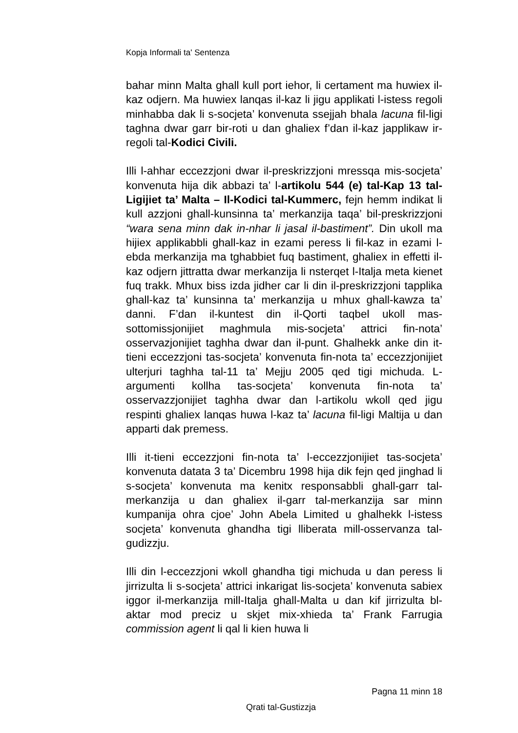Kopja Informali ta' Sentenza
bahar minn Malta ghall kull port iehor, li certament ma huwiex il-kaz odjern. Ma huwiex lanqas il-kaz li jigu applikati l-istess regoli minhabba dak li s-socjeta’ konvenuta ssejjah bhala lacuna fil-ligi taghna dwar garr bir-roti u dan ghaliex f’dan il-kaz japplikaw ir-regoli tal-Kodici Civili.
Illi l-ahhar eccezzjoni dwar il-preskrizzjoni mressqa mis-socjeta’ konvenuta hija dik abbazi ta’ l-artikolu 544 (e) tal-Kap 13 tal-Ligijiet ta’ Malta – Il-Kodici tal-Kummerc, fejn hemm indikat li kull azzjoni ghall-kunsinna ta’ merkanzija taqa’ bil-preskrizzjoni “wara sena minn dak in-nhar li jasal il-bastiment”. Din ukoll ma hijiex applikabbli ghall-kaz in ezami peress li fil-kaz in ezami l-ebda merkanzija ma tghabbiet fuq bastiment, ghaliex in effetti il-kaz odjern jittratta dwar merkanzija li nsterqet l-Italja meta kienet fuq trakk. Mhux biss izda jidher car li din il-preskrizzjoni tapplika ghall-kaz ta’ kunsinna ta’ merkanzija u mhux ghall-kawza ta’ danni. F’dan il-kuntest din il-Qorti taqbel ukoll mas-sottomissjonijiet maghmula mis-socjeta’ attrici fin-nota’ osservazjonijiet taghha dwar dan il-punt. Ghalhekk anke din it-tieni eccezzjoni tas-socjeta’ konvenuta fin-nota ta’ eccezzjonijiet ulterjuri taghha tal-11 ta’ Mejju 2005 qed tigi michuda. L-argumenti kollha tas-socjeta’ konvenuta fin-nota ta’ osservazzjonijiet taghha dwar dan l-artikolu wkoll qed jigu respinti ghaliex lanqas huwa l-kaz ta’ lacuna fil-ligi Maltija u dan apparti dak premess.
Illi it-tieni eccezzjoni fin-nota ta’ l-eccezzjonijiet tas-socjeta’ konvenuta datata 3 ta’ Dicembru 1998 hija dik fejn qed jinghad li s-socjeta’ konvenuta ma kenitx responsabbli ghall-garr tal-merkanzija u dan ghaliex il-garr tal-merkanzija sar minn kumpanija ohra cjoe’ John Abela Limited u ghalhekk l-istess socjeta’ konvenuta ghandha tigi lliberata mill-osservanza tal-gudizzju.
Illi din l-eccezzjoni wkoll ghandha tigi michuda u dan peress li jirrizulta li s-socjeta’ attrici inkarigat lis-socjeta’ konvenuta sabiex iggor il-merkanzija mill-Italja ghall-Malta u dan kif jirrizulta bl-aktar mod preciz u skjet mix-xhieda ta’ Frank Farrugia commission agent li qal li kien huwa li
Pagna 11 minn 18
Qrati tal-Gustizzja